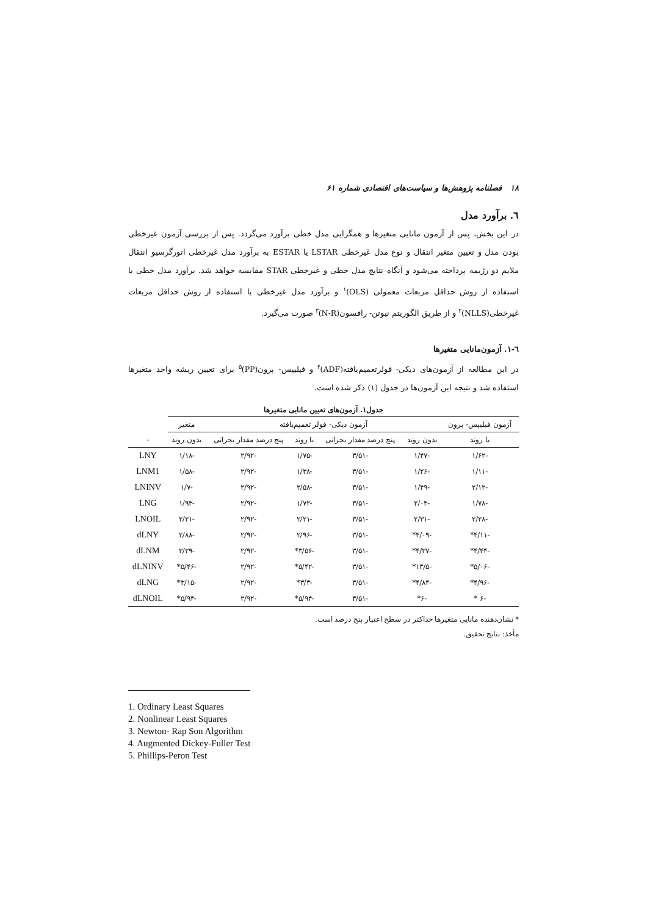۱۸ فصلنامه پژوهش‌ها و سیاست‌های اقتصادی شماره ۶۱
٦. برآورد مدل
در این بخش، پس از آزمون مانایی متغیرها و همگرایی مدل خطی برآورد می‌گردد. پس از بررسی آزمون غیرخطی بودن مدل و تعیین متغیر انتقال و نوع مدل غیرخطی LSTAR یا ESTAR به برآورد مدل غیرخطی اتورگرسیو انتقال ملایم دو رژیمه پرداخته می‌شود و آنگاه نتایج مدل خطی و غیرخطی STAR مقایسه خواهد شد. برآورد مدل خطی با استفاده از روش حداقل مربعات معمولی (OLS)<sup>۱</sup> و برآورد مدل غیرخطی با استفاده از روش حداقل مربعات غیرخطی(NLLS)<sup>۲</sup> و از طریق الگوریتم نیوتن- رافسون(N-R)<sup>۳</sup> صورت می‌گیرد.
٦-١. آزمون‌مانایی متغیرها
در این مطالعه از آزمون‌های دیکی- فولرتعمیم‌یافته(ADF)<sup>۴</sup> و فیلیپس- پرون(PP)<sup>۵</sup> برای تعیین ریشه واحد متغیرها استفاده شد و نتیجه این آزمون‌ها در جدول (۱) ذکر شده است.
جدول۱. آزمون‌های تعیین مانایی متغیرها
| آزمون فیلیپس- پرون | آزمون دیکی- فولر تعمیم‌یافته | | | | متغیر | |
| --- | --- | --- | --- | --- | --- | --- |
| با روند | بدون روند | پنج درصد مقدار بحرانی | با روند | پنج درصد مقدار بحرانی | بدون روند | - |
| -۱/۶۲ | -۱/۴۷ | -۳/۵۱ | -۱/۷۵ | -۲/۹۲ | -۱/۱۸ | LNY |
| -۱/۱۱ | -۱/۲۶ | -۳/۵۱ | -۱/۳۸ | -۲/۹۲ | -۱/۵۸ | LNM1 |
| -۲/۱۲ | -۱/۴۹ | -۳/۵۱ | -۲/۵۸ | -۲/۹۲ | -۱/۷ | LNINV |
| -۱/۷۸ | -۲/۰۳ | -۳/۵۱ | -۱/۷۲ | -۲/۹۲ | -۱/۹۳ | LNG |
| -۲/۲۸ | -۲/۳۱ | -۳/۵۱ | -۲/۲۱ | -۲/۹۲ | -۲/۲۱ | LNOIL |
| -۴/۱۱* | -۴/۰۹* | -۳/۵۱ | -۲/۹۶ | -۲/۹۲ | -۲/۸۸ | dLNY |
| -۴/۴۴* | -۴/۳۷* | -۳/۵۱ | -۳/۵۶* | -۲/۹۲ | -۳/۲۹ | dLNM |
| -۵/۰۶* | -۱۳/۵* | -۳/۵۱ | -۵/۴۲* | -۲/۹۲ | -۵/۴۶* | dLNINV |
| -۴/۹۶* | -۴/۸۴* | -۳/۵۱ | -۳/۳* | -۲/۹۲ | -۳/۱۵* | dLNG |
| -۶ * | -۶* | -۳/۵۱ | -۵/۹۴* | -۲/۹۲ | -۵/۹۴* | dLNOIL |
* نشان‌دهنده مانایی متغیرها حداکثر در سطح اعتبار پنج درصد است.
مأخذ: نتایج تحقیق.
1. Ordinary Least Squares
2. Nonlinear Least Squares
3. Newton- Rap Son Algorithm
4. Augmented Dickey-Fuller Test
5. Phillips-Peron Test